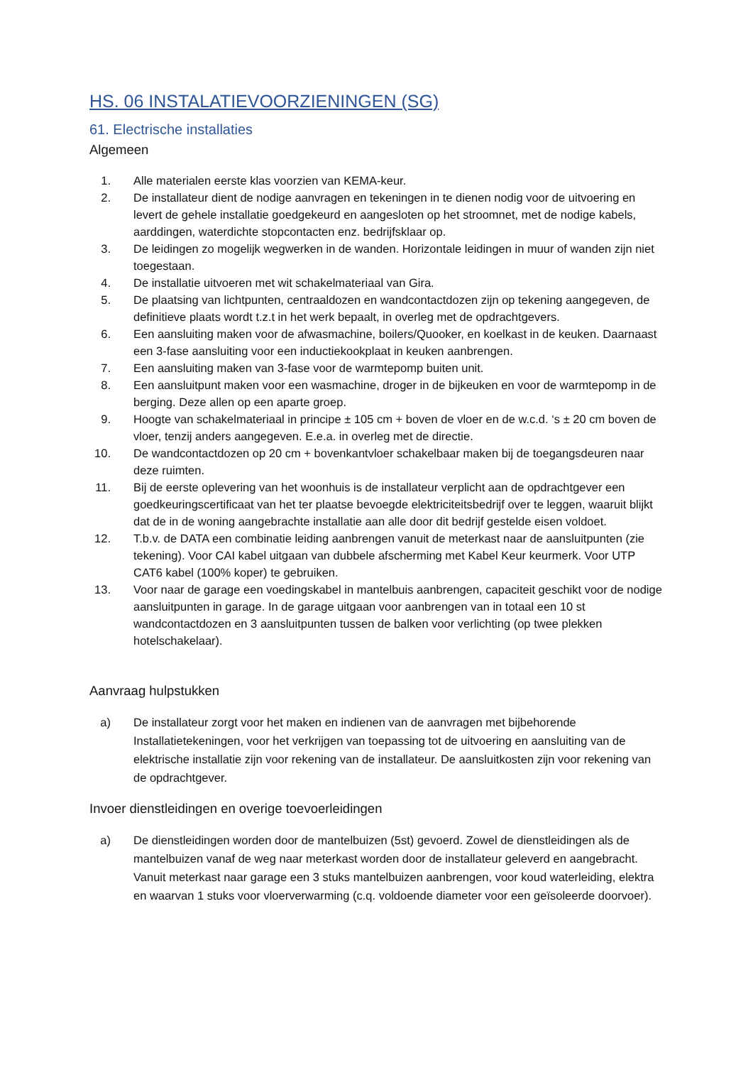HS. 06 INSTALATIEVOORZIENINGEN (SG)
61. Electrische installaties
Algemeen
1. Alle materialen eerste klas voorzien van KEMA-keur.
2. De installateur dient de nodige aanvragen en tekeningen in te dienen nodig voor de uitvoering en levert de gehele installatie goedgekeurd en aangesloten op het stroomnet, met de nodige kabels, aarddingen, waterdichte stopcontacten enz. bedrijfsklaar op.
3. De leidingen zo mogelijk wegwerken in de wanden. Horizontale leidingen in muur of wanden zijn niet toegestaan.
4. De installatie uitvoeren met wit schakelmateriaal van Gira.
5. De plaatsing van lichtpunten, centraaldozen en wandcontactdozen zijn op tekening aangegeven, de definitieve plaats wordt t.z.t in het werk bepaalt, in overleg met de opdrachtgevers.
6. Een aansluiting maken voor de afwasmachine, boilers/Quooker, en koelkast in de keuken. Daarnaast een 3-fase aansluiting voor een inductiekookplaat in keuken aanbrengen.
7. Een aansluiting maken van 3-fase voor de warmtepomp buiten unit.
8. Een aansluitpunt maken voor een wasmachine, droger in de bijkeuken en voor de warmtepomp in de berging. Deze allen op een aparte groep.
9. Hoogte van schakelmateriaal in principe ± 105 cm + boven de vloer en de w.c.d. ‘s ± 20 cm boven de vloer, tenzij anders aangegeven. E.e.a. in overleg met de directie.
10. De wandcontactdozen op 20 cm + bovenkantvloer schakelbaar maken bij de toegangsdeuren naar deze ruimten.
11. Bij de eerste oplevering van het woonhuis is de installateur verplicht aan de opdrachtgever een goedkeuringscertificaat van het ter plaatse bevoegde elektriciteitsbedrijf over te leggen, waaruit blijkt dat de in de woning aangebrachte installatie aan alle door dit bedrijf gestelde eisen voldoet.
12. T.b.v. de DATA een combinatie leiding aanbrengen vanuit de meterkast naar de aansluitpunten (zie tekening). Voor CAI kabel uitgaan van dubbele afscherming met Kabel Keur keurmerk. Voor UTP CAT6 kabel (100% koper) te gebruiken.
13. Voor naar de garage een voedingskabel in mantelbuis aanbrengen, capaciteit geschikt voor de nodige aansluitpunten in garage. In de garage uitgaan voor aanbrengen van in totaal een 10 st wandcontactdozen en 3 aansluitpunten tussen de balken voor verlichting (op twee plekken hotelschakelaar).
Aanvraag hulpstukken
a) De installateur zorgt voor het maken en indienen van de aanvragen met bijbehorende Installatietekeningen, voor het verkrijgen van toepassing tot de uitvoering en aansluiting van de elektrische installatie zijn voor rekening van de installateur. De aansluitkosten zijn voor rekening van de opdrachtgever.
Invoer dienstleidingen en overige toevoerleidingen
a) De dienstleidingen worden door de mantelbuizen (5st) gevoerd. Zowel de dienstleidingen als de mantelbuizen vanaf de weg naar meterkast worden door de installateur geleverd en aangebracht. Vanuit meterkast naar garage een 3 stuks mantelbuizen aanbrengen, voor koud waterleiding, elektra en waarvan 1 stuks voor vloerverwarming (c.q. voldoende diameter voor een geïsoleerde doorvoer).